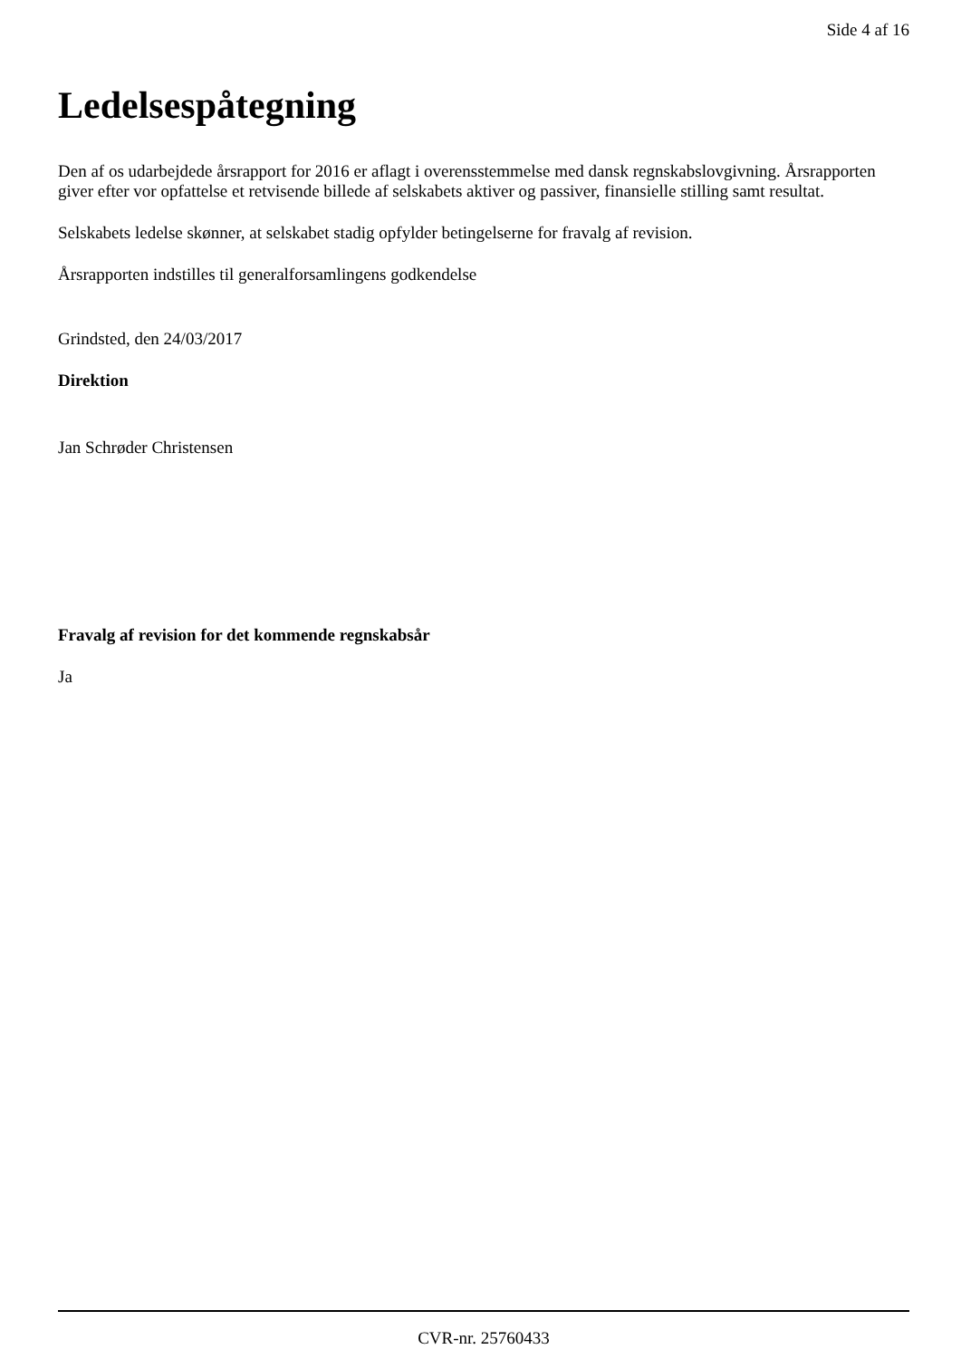Side 4 af 16
Ledelsespåtegning
Den af os udarbejdede årsrapport for 2016 er aflagt i overensstemmelse med dansk regnskabslovgivning. Årsrapporten giver efter vor opfattelse et retvisende billede af selskabets aktiver og passiver, finansielle stilling samt resultat.
Selskabets ledelse skønner, at selskabet stadig opfylder betingelserne for fravalg af revision.
Årsrapporten indstilles til generalforsamlingens godkendelse
Grindsted, den 24/03/2017
Direktion
Jan Schrøder Christensen
Fravalg af revision for det kommende regnskabsår
Ja
CVR-nr. 25760433